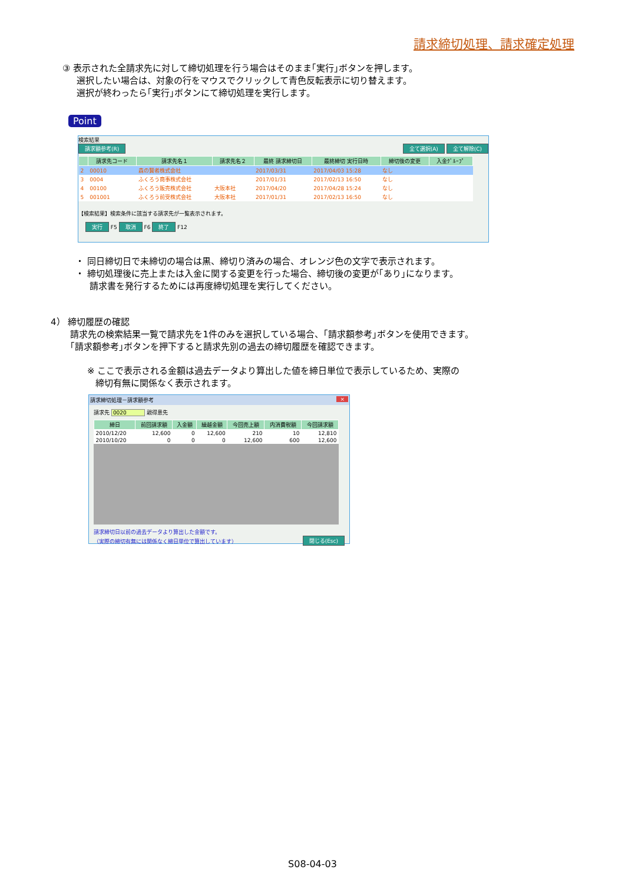請求締切処理、請求確定処理
③ 表示された全請求先に対して締切処理を行う場合はそのまま｢実行｣ボタンを押します。
選択したい場合は、対象の行をマウスでクリックして青色反転表示に切り替えます。
選択が終わったら｢実行｣ボタンにて締切処理を実行します。
Point
検索結果
請求額参考(R) 全て選択(A) 全て解除(C)
| | 請求先コード | 請求先名１ | 請求先名２ | 最終 請求締切日 | 最終締切 実行日時 | 締切後の変更 | 入金ｸﾞﾙｰﾌﾟ |
| --- | --- | --- | --- | --- | --- | --- | --- |
| 2 | 00010 | 森の賢者株式会社 | | 2017/03/31 | 2017/04/03 15:28 | なし | |
| 3 | 0004 | ふくろう商事株式会社 | | 2017/01/31 | 2017/02/13 16:50 | なし | |
| 4 | 00100 | ふくろう販売株式会社 | 大阪本社 | 2017/04/20 | 2017/04/28 15:24 | なし | |
| 5 | 001001 | ふくろう前受株式会社 | 大阪本社 | 2017/01/31 | 2017/02/13 16:50 | なし | |
【検索結果】検索条件に該当する請求先が一覧表示されます。
実行 F5 取消 F6 終了 F12
・ 同日締切日で未締切の場合は黒、締切り済みの場合、オレンジ色の文字で表示されます。
・ 締切処理後に売上または入金に関する変更を行った場合、締切後の変更が｢あり｣になります。
請求書を発行するためには再度締切処理を実行してください。
4） 締切履歴の確認
請求先の検索結果一覧で請求先を1件のみを選択している場合、｢請求額参考｣ボタンを使用できます。
｢請求額参考｣ボタンを押下すると請求先別の過去の締切履歴を確認できます。
※ ここで表示される金額は過去データより算出した値を締日単位で表示しているため、実際の
締切有無に関係なく表示されます。
請求締切処理－請求額参考 ×
請求先 0020 親得意先
| 締日 | 前回請求額 | 入金額 | 繰越金額 | 今回売上額 | 内消費税額 | 今回請求額 |
| --- | --- | --- | --- | --- | --- | --- |
| 2010/12/20 | 12,600 | 0 | 12,600 | 210 | 10 | 12,810 |
| 2010/10/20 | 0 | 0 | 0 | 12,600 | 600 | 12,600 |
請求締切日以前の過去データより算出した金額です。
（実際の締切有無には関係なく締日単位で算出しています） 閉じる(Esc)
S08-04-03